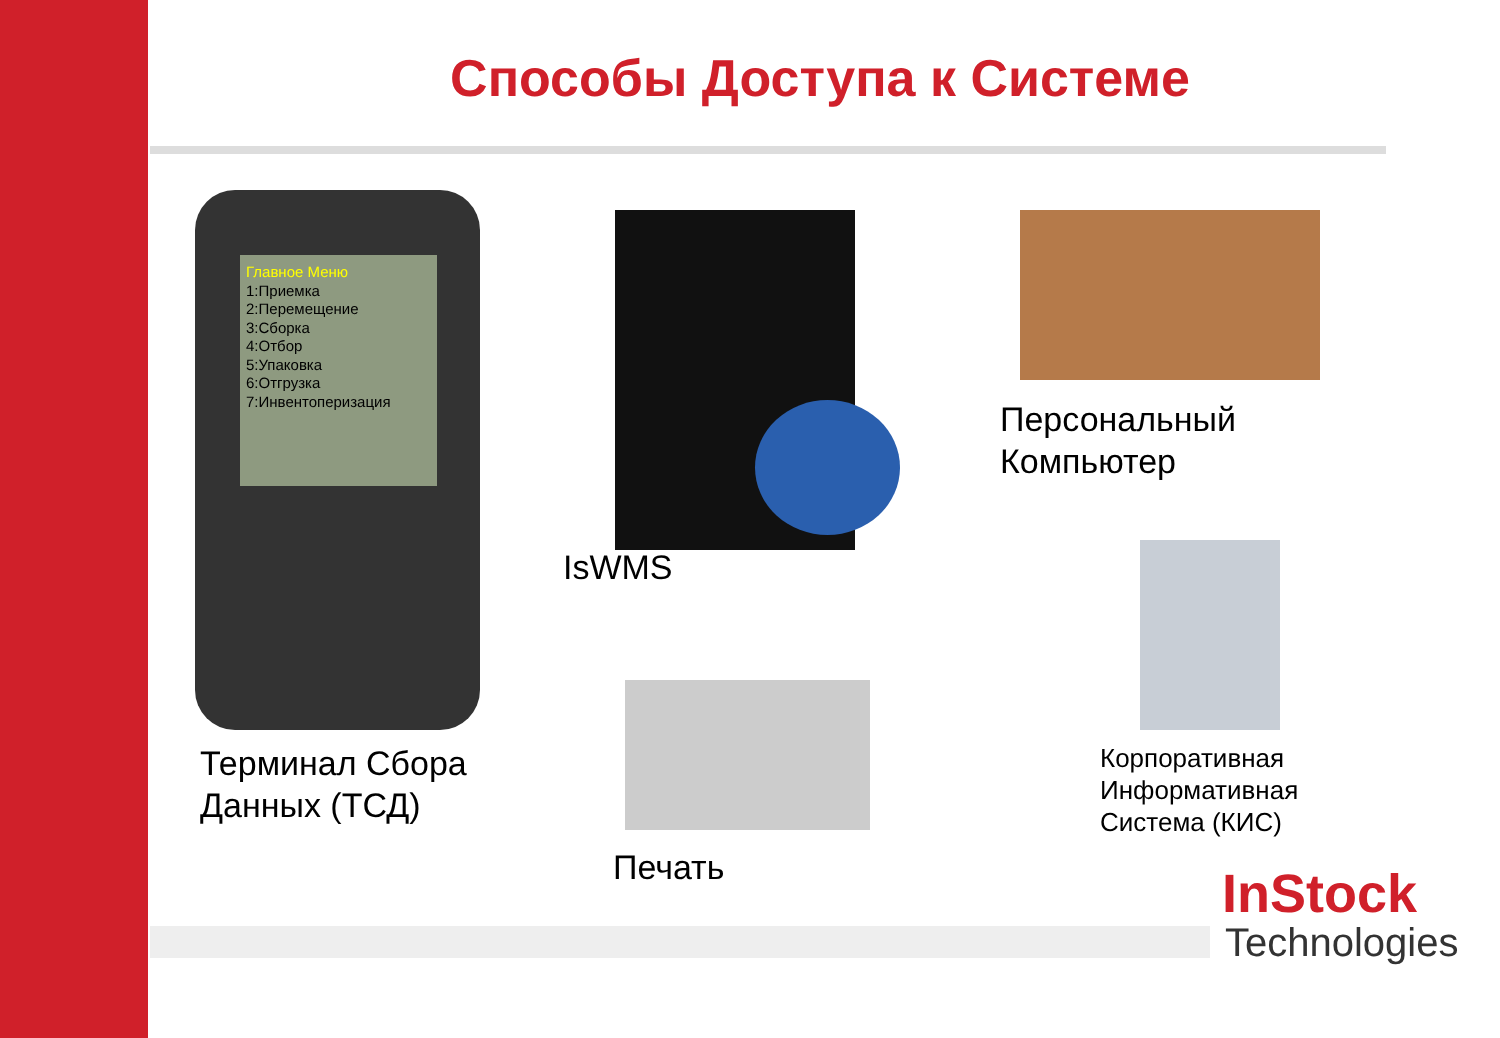Способы Доступа к Системе
Главное Меню
1:Приемка
2:Перемещение
3:Сборка
4:Отбор
5:Упаковка
6:Отгрузка
7:Инвентоперизация
Терминал Сбора
Данных (ТСД)
IsWMS
Персональный
Компьютер
Корпоративная
Информативная
Система (КИС)
Печать InStock
Technologies